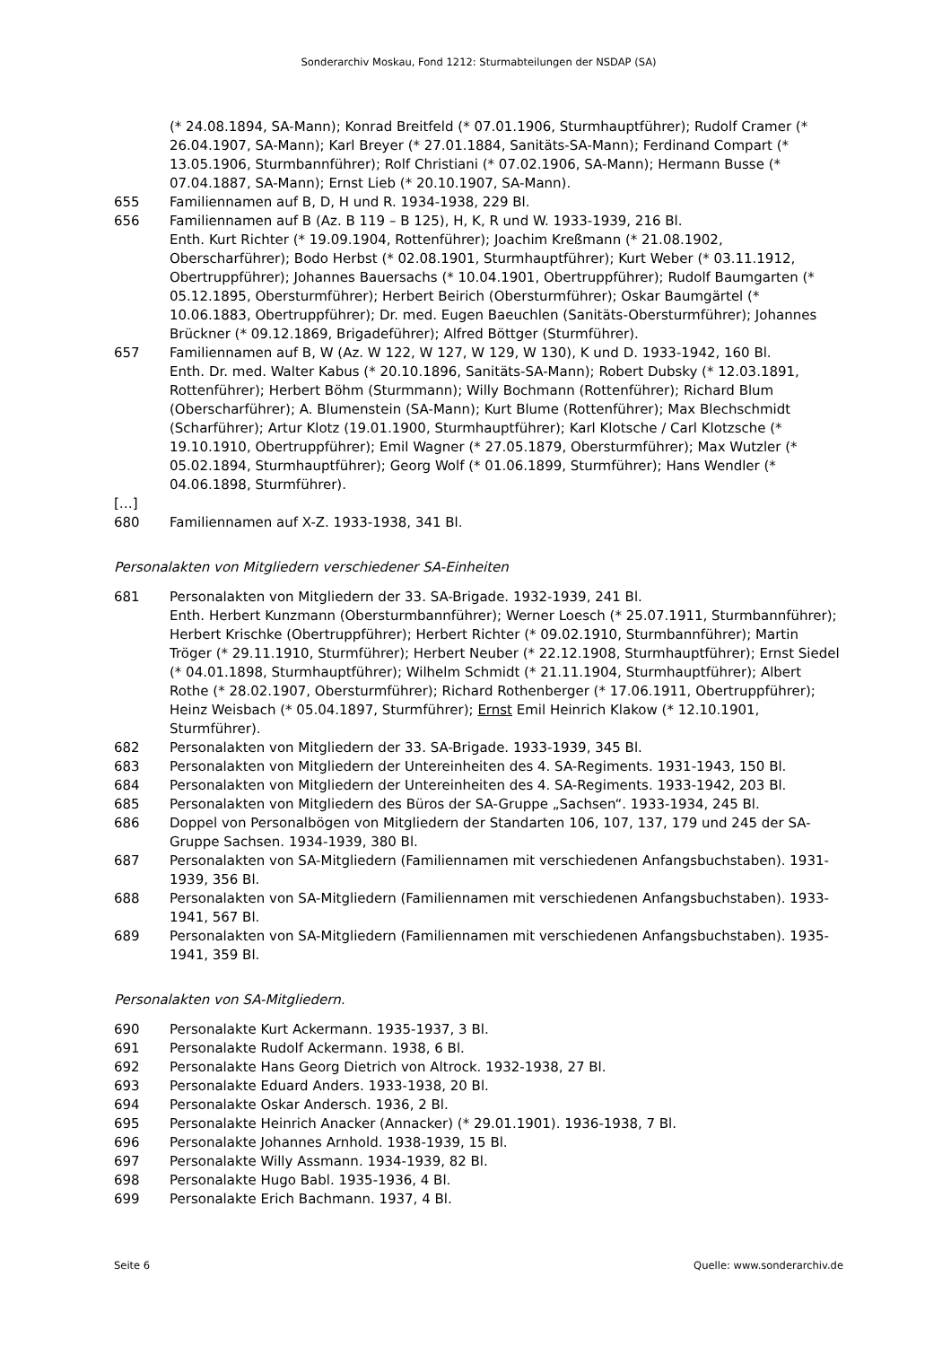Sonderarchiv Moskau, Fond 1212: Sturmabteilungen der NSDAP (SA)
(* 24.08.1894, SA-Mann); Konrad Breitfeld (* 07.01.1906, Sturmhauptführer); Rudolf Cramer (* 26.04.1907, SA-Mann); Karl Breyer (* 27.01.1884, Sanitäts-SA-Mann); Ferdinand Compart (* 13.05.1906, Sturmbannführer); Rolf Christiani (* 07.02.1906, SA-Mann); Hermann Busse (* 07.04.1887, SA-Mann); Ernst Lieb (* 20.10.1907, SA-Mann).
655 Familiennamen auf B, D, H und R. 1934-1938, 229 Bl.
656 Familiennamen auf B (Az. B 119 – B 125), H, K, R und W. 1933-1939, 216 Bl.
Enth. Kurt Richter (* 19.09.1904, Rottenführer); Joachim Kreßmann (* 21.08.1902, Oberscharführer); Bodo Herbst (* 02.08.1901, Sturmhauptführer); Kurt Weber (* 03.11.1912, Obertruppführer); Johannes Bauersachs (* 10.04.1901, Obertruppführer); Rudolf Baumgarten (* 05.12.1895, Obersturmführer); Herbert Beirich (Obersturmführer); Oskar Baumgärtel (* 10.06.1883, Obertruppführer); Dr. med. Eugen Baeuchlen (Sanitäts-Obersturmführer); Johannes Brückner (* 09.12.1869, Brigadeführer); Alfred Böttger (Sturmführer).
657 Familiennamen auf B, W (Az. W 122, W 127, W 129, W 130), K und D. 1933-1942, 160 Bl.
Enth. Dr. med. Walter Kabus (* 20.10.1896, Sanitäts-SA-Mann); Robert Dubsky (* 12.03.1891, Rottenführer); Herbert Böhm (Sturmmann); Willy Bochmann (Rottenführer); Richard Blum (Oberscharführer); A. Blumenstein (SA-Mann); Kurt Blume (Rottenführer); Max Blechschmidt (Scharführer); Artur Klotz (19.01.1900, Sturmhauptführer); Karl Klotsche / Carl Klotzsche (* 19.10.1910, Obertruppführer); Emil Wagner (* 27.05.1879, Obersturmführer); Max Wutzler (* 05.02.1894, Sturmhauptführer); Georg Wolf (* 01.06.1899, Sturmführer); Hans Wendler (* 04.06.1898, Sturmführer).
[…]
680 Familiennamen auf X-Z. 1933-1938, 341 Bl.
Personalakten von Mitgliedern verschiedener SA-Einheiten
681 Personalakten von Mitgliedern der 33. SA-Brigade. 1932-1939, 241 Bl.
Enth. Herbert Kunzmann (Obersturmbannführer); Werner Loesch (* 25.07.1911, Sturmbannführer); Herbert Krischke (Obertruppführer); Herbert Richter (* 09.02.1910, Sturmbannführer); Martin Tröger (* 29.11.1910, Sturmführer); Herbert Neuber (* 22.12.1908, Sturmhauptführer); Ernst Siedel (* 04.01.1898, Sturmhauptführer); Wilhelm Schmidt (* 21.11.1904, Sturmhauptführer); Albert Rothe (* 28.02.1907, Obersturmführer); Richard Rothenberger (* 17.06.1911, Obertruppführer); Heinz Weisbach (* 05.04.1897, Sturmführer); Ernst Emil Heinrich Klakow (* 12.10.1901, Sturmführer).
682 Personalakten von Mitgliedern der 33. SA-Brigade. 1933-1939, 345 Bl.
683 Personalakten von Mitgliedern der Untereinheiten des 4. SA-Regiments. 1931-1943, 150 Bl.
684 Personalakten von Mitgliedern der Untereinheiten des 4. SA-Regiments. 1933-1942, 203 Bl.
685 Personalakten von Mitgliedern des Büros der SA-Gruppe „Sachsen“. 1933-1934, 245 Bl.
686 Doppel von Personalbögen von Mitgliedern der Standarten 106, 107, 137, 179 und 245 der SA-Gruppe Sachsen. 1934-1939, 380 Bl.
687 Personalakten von SA-Mitgliedern (Familiennamen mit verschiedenen Anfangsbuchstaben). 1931-1939, 356 Bl.
688 Personalakten von SA-Mitgliedern (Familiennamen mit verschiedenen Anfangsbuchstaben). 1933-1941, 567 Bl.
689 Personalakten von SA-Mitgliedern (Familiennamen mit verschiedenen Anfangsbuchstaben). 1935-1941, 359 Bl.
Personalakten von SA-Mitgliedern.
690 Personalakte Kurt Ackermann. 1935-1937, 3 Bl.
691 Personalakte Rudolf Ackermann. 1938, 6 Bl.
692 Personalakte Hans Georg Dietrich von Altrock. 1932-1938, 27 Bl.
693 Personalakte Eduard Anders. 1933-1938, 20 Bl.
694 Personalakte Oskar Andersch. 1936, 2 Bl.
695 Personalakte Heinrich Anacker (Annacker) (* 29.01.1901). 1936-1938, 7 Bl.
696 Personalakte Johannes Arnhold. 1938-1939, 15 Bl.
697 Personalakte Willy Assmann. 1934-1939, 82 Bl.
698 Personalakte Hugo Babl. 1935-1936, 4 Bl.
699 Personalakte Erich Bachmann. 1937, 4 Bl.
Seite 6 Quelle: www.sonderarchiv.de